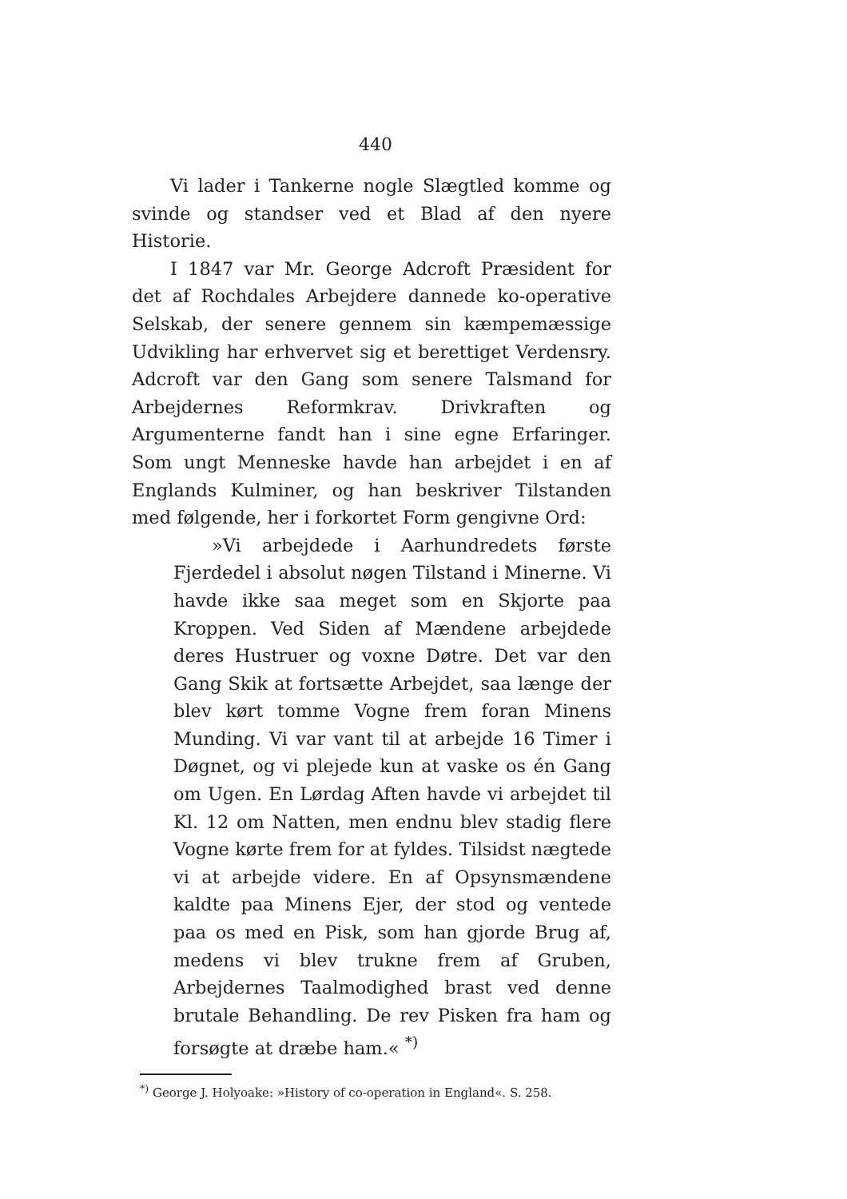440
Vi lader i Tankerne nogle Slægtled komme og svinde og standser ved et Blad af den nyere Historie.
I 1847 var Mr. George Adcroft Præsident for det af Rochdales Arbejdere dannede ko-operative Selskab, der senere gennem sin kæmpemæssige Udvikling har erhvervet sig et berettiget Verdensry. Adcroft var den Gang som senere Talsmand for Arbejdernes Reformkrav. Drivkraften og Argumenterne fandt han i sine egne Erfaringer. Som ungt Menneske havde han arbejdet i en af Englands Kulminer, og han beskriver Tilstanden med følgende, her i forkortet Form gengivne Ord:
»Vi arbejdede i Aarhundredets første Fjerdedel i absolut nøgen Tilstand i Minerne. Vi havde ikke saa meget som en Skjorte paa Kroppen. Ved Siden af Mændene arbejdede deres Hustruer og voxne Døtre. Det var den Gang Skik at fortsætte Arbejdet, saa længe der blev kørt tomme Vogne frem foran Minens Munding. Vi var vant til at arbejde 16 Timer i Døgnet, og vi plejede kun at vaske os én Gang om Ugen. En Lørdag Aften havde vi arbejdet til Kl. 12 om Natten, men endnu blev stadig flere Vogne kørte frem for at fyldes. Tilsidst nægtede vi at arbejde videre. En af Opsynsmændene kaldte paa Minens Ejer, der stod og ventede paa os med en Pisk, som han gjorde Brug af, medens vi blev trukne frem af Gruben, Arbejdernes Taalmodighed brast ved denne brutale Behandling. De rev Pisken fra ham og forsøgte at dræbe ham.« <sup>*)</sup>
<sup>*)</sup> George J. Holyoake: »History of co-operation in England«. S. 258.